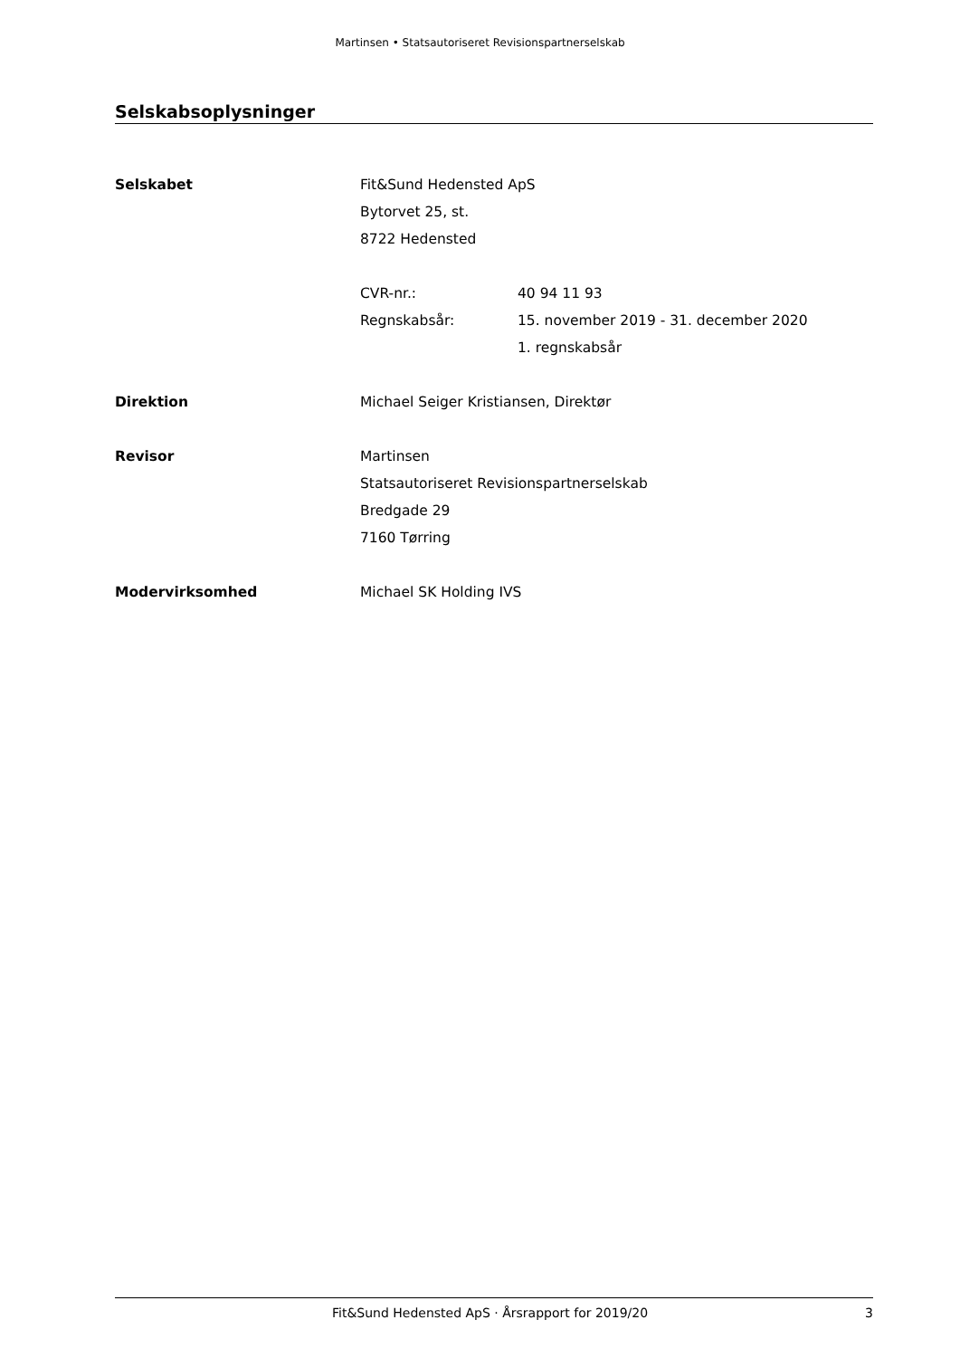Martinsen • Statsautoriseret Revisionspartnerselskab
Selskabsoplysninger
Selskabet Fit&Sund Hedensted ApS
Bytorvet 25, st.
8722 Hedensted
CVR-nr.: 40 94 11 93
Regnskabsår: 15. november 2019 - 31. december 2020
1. regnskabsår
Direktion Michael Seiger Kristiansen, Direktør
Revisor Martinsen
Statsautoriseret Revisionspartnerselskab
Bredgade 29
7160 Tørring
Modervirksomhed Michael SK Holding IVS
Fit&Sund Hedensted ApS · Årsrapport for 2019/20
3